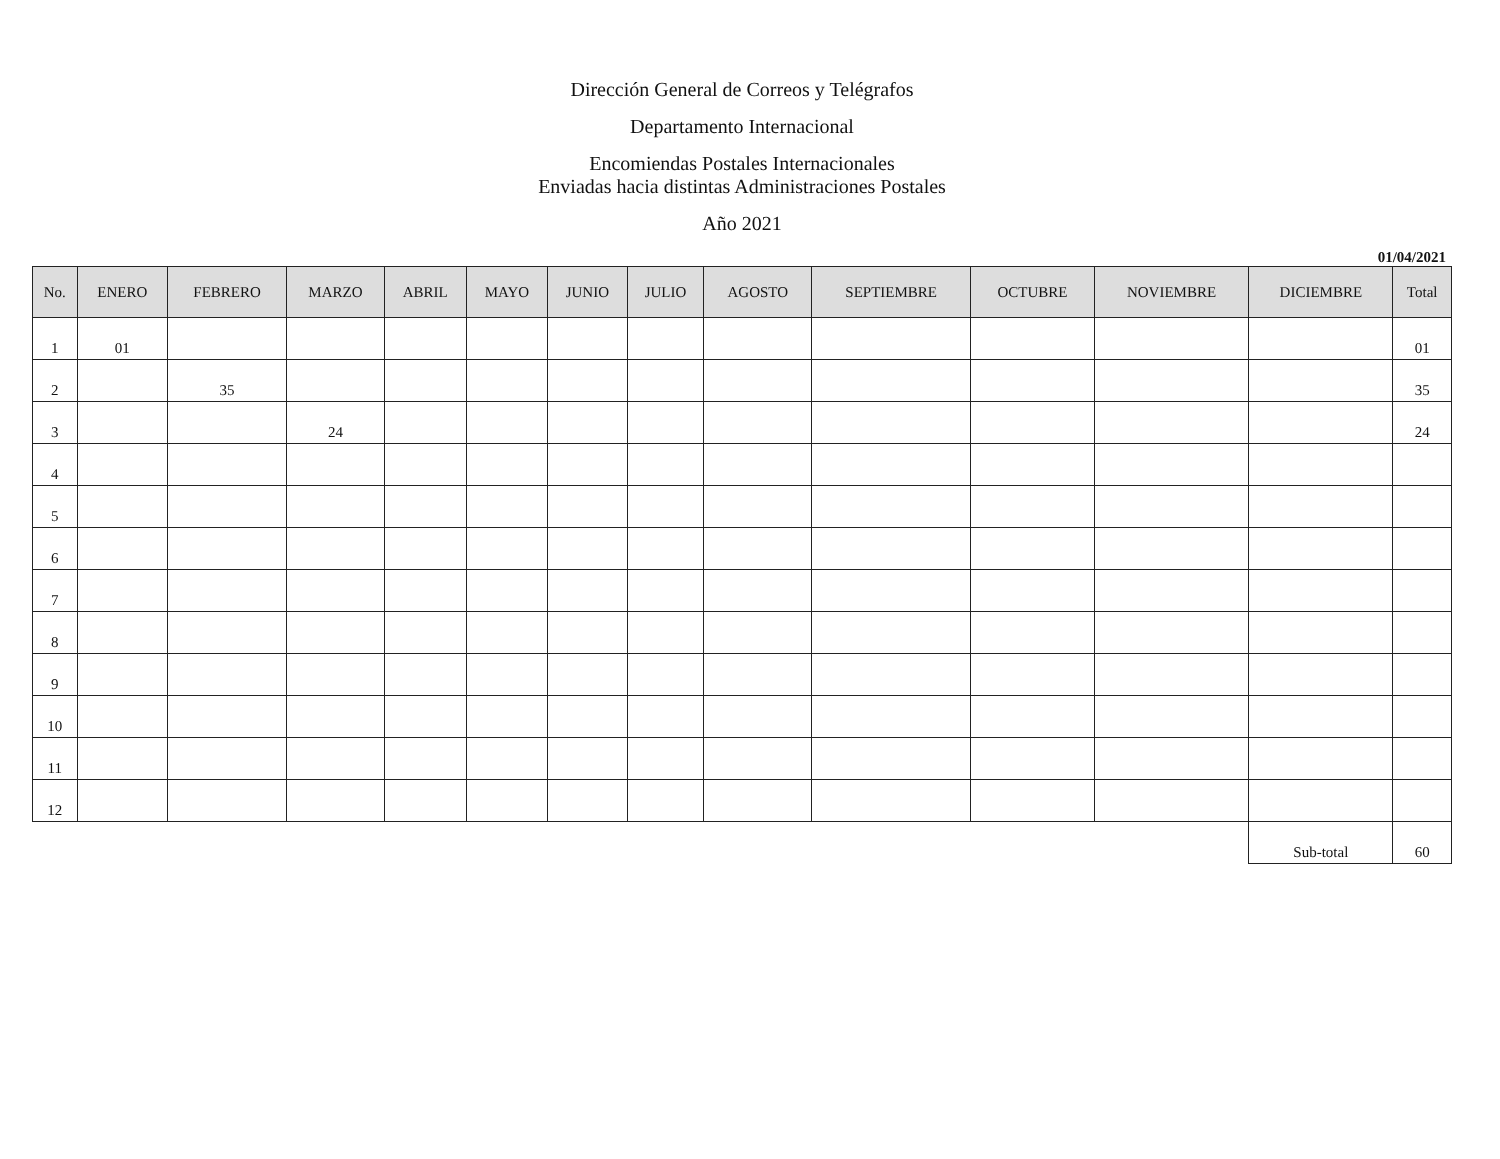Dirección General de Correos y Telégrafos
Departamento Internacional
Encomiendas Postales Internacionales
Enviadas hacia distintas Administraciones Postales
Año 2021
01/04/2021
| No. | ENERO | FEBRERO | MARZO | ABRIL | MAYO | JUNIO | JULIO | AGOSTO | SEPTIEMBRE | OCTUBRE | NOVIEMBRE | DICIEMBRE | Total |
| --- | --- | --- | --- | --- | --- | --- | --- | --- | --- | --- | --- | --- | --- |
| 1 | 01 | | | | | | | | | | | | 01 |
| 2 | | 35 | | | | | | | | | | | 35 |
| 3 | | | 24 | | | | | | | | | | 24 |
| 4 | | | | | | | | | | | | | |
| 5 | | | | | | | | | | | | | |
| 6 | | | | | | | | | | | | | |
| 7 | | | | | | | | | | | | | |
| 8 | | | | | | | | | | | | | |
| 9 | | | | | | | | | | | | | |
| 10 | | | | | | | | | | | | | |
| 11 | | | | | | | | | | | | | |
| 12 | | | | | | | | | | | | | |
| | | | | | | | | | | | | Sub-total | 60 |